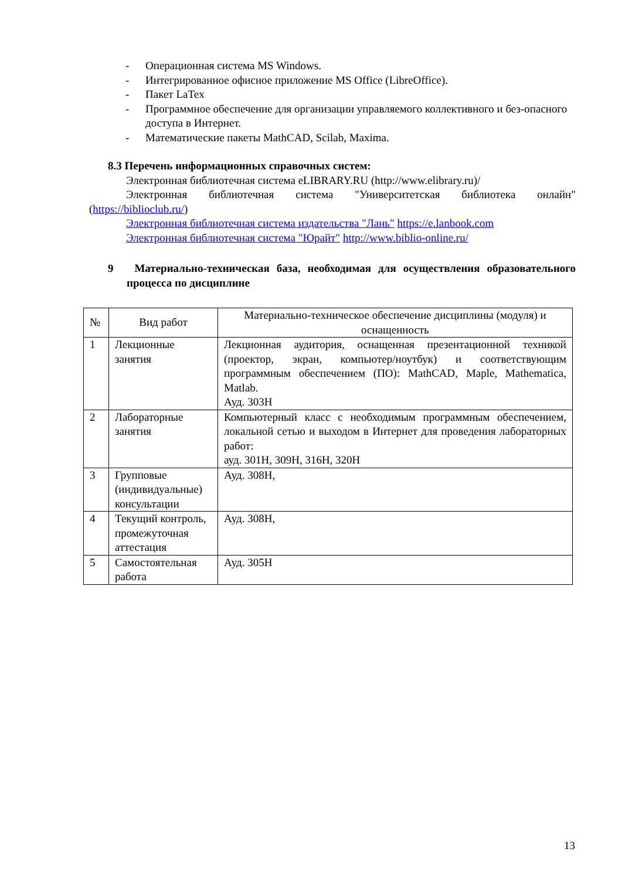- Операционная система MS Windows.
- Интегрированное офисное приложение MS Office (LibreOffice).
- Пакет LaTex
- Программное обеспечение для организации управляемого коллективного и без-опасного доступа в Интернет.
- Математические пакеты MathCAD, Scilab, Maxima.
8.3 Перечень информационных справочных систем:
Электронная библиотечная система eLIBRARY.RU (http://www.elibrary.ru)/
Электронная библиотечная система "Университетская библиотека онлайн"
(https://biblioclub.ru/)
Электронная библиотечная система издательства "Лань" https://e.lanbook.com
Электронная библиотечная система "Юрайт" http://www.biblio-online.ru/
9 Материально-техническая база, необходимая для осуществления образовательного процесса по дисциплине
| № | Вид работ | Материально-техническое обеспечение дисциплины (модуля) и оснащенность |
| 1 | Лекционные занятия | Лекционная аудитория, оснащенная презентационной техникой (проектор, экран, компьютер/ноутбук) и соответствующим программным обеспечением (ПО): MathCAD, Maple, Mathematica, Matlab. Ауд. 303Н |
| 2 | Лабораторные занятия | Компьютерный класс с необходимым программным обеспечением, локальной сетью и выходом в Интернет для проведения лабораторных работ: ауд. 301Н, 309Н, 316Н, 320Н |
| 3 | Групповые (индивидуальные) консультации | Ауд. 308Н, |
| 4 | Текущий контроль, промежуточная аттестация | Ауд. 308Н, |
| 5 | Самостоятельная работа | Ауд. 305Н |
13